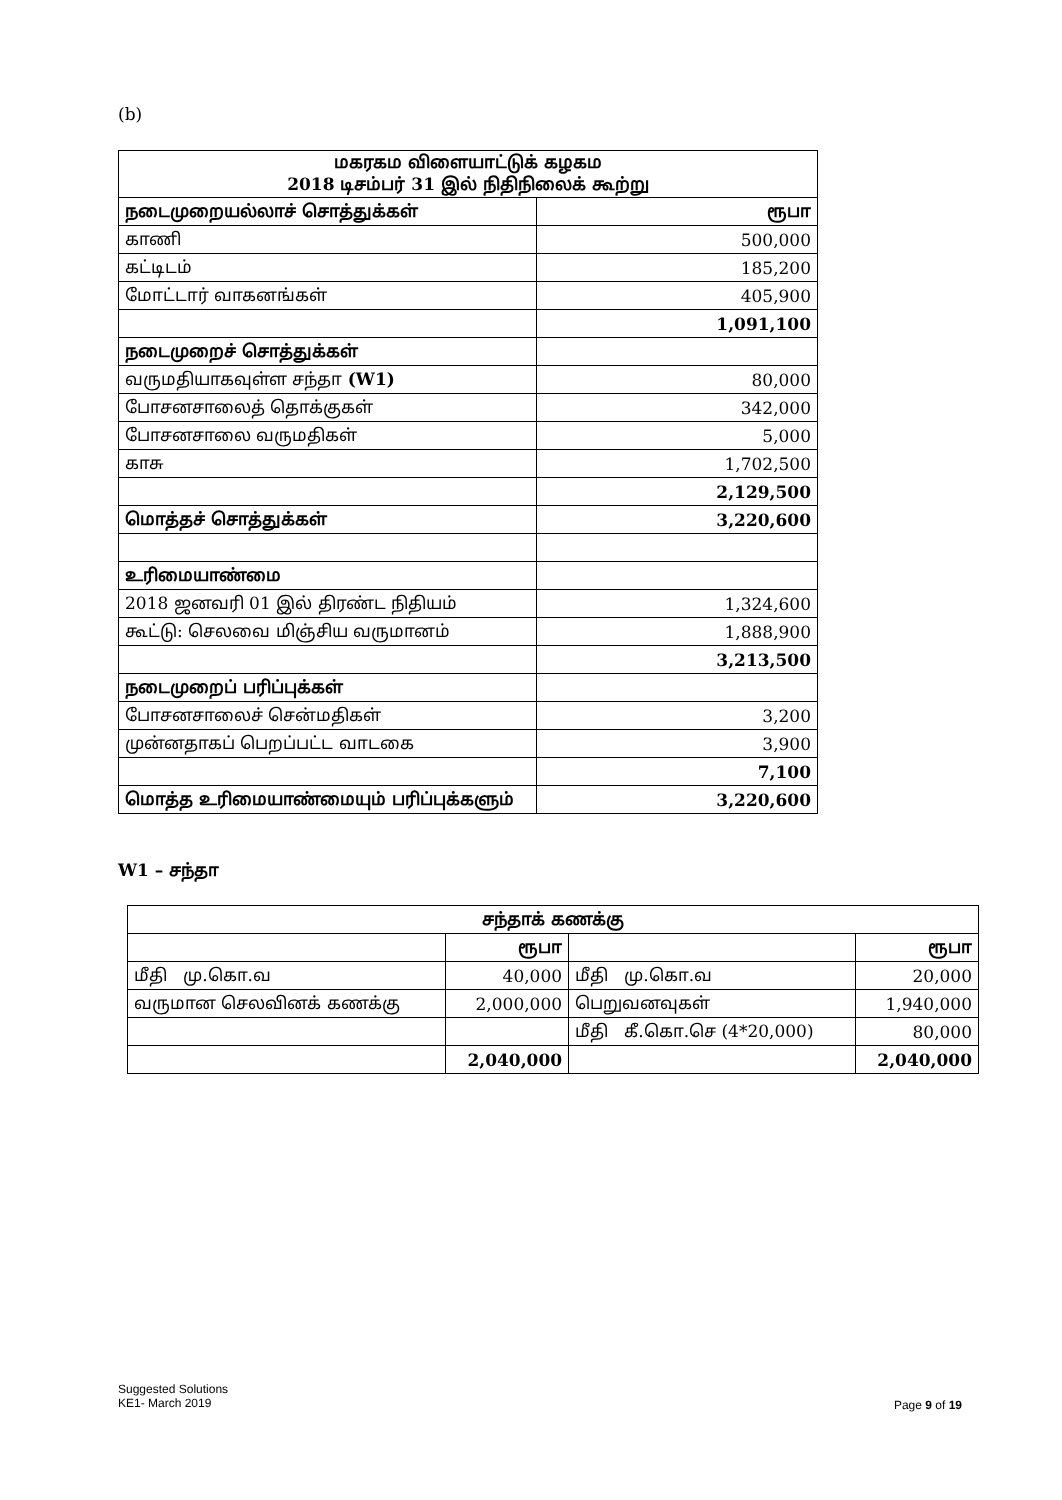(b)
| மகரகம விளையாட்டுக் கழகம 2018 டிசம்பர் 31 இல் நிதிநிலைக் கூற்று | |
| --- | --- |
| நடைமுறையல்லாச் சொத்துக்கள் | ரூபா |
| காணி | 500,000 |
| கட்டிடம் | 185,200 |
| மோட்டார் வாகனங்கள் | 405,900 |
| | 1,091,100 |
| நடைமுறைச் சொத்துக்கள் | |
| வருமதியாகவுள்ள சந்தா (W1) | 80,000 |
| போசனசாலைத் தொக்குகள் | 342,000 |
| போசனசாலை வருமதிகள் | 5,000 |
| காசு | 1,702,500 |
| | 2,129,500 |
| மொத்தச் சொத்துக்கள் | 3,220,600 |
| உரிமையாண்மை | |
| 2018 ஜனவரி 01 இல் திரண்ட நிதியம் | 1,324,600 |
| கூட்டு: செலவை மிஞ்சிய வருமானம் | 1,888,900 |
| | 3,213,500 |
| நடைமுறைப் பரிப்புக்கள் | |
| போசனசாலைச் சென்மதிகள் | 3,200 |
| முன்னதாகப் பெறப்பட்ட வாடகை | 3,900 |
| | 7,100 |
| மொத்த உரிமையாண்மையும் பரிப்புக்களும் | 3,220,600 |
W1 – சந்தா
| சந்தாக் கணக்கு | | | |
| --- | --- | --- | --- |
| | ரூபா | | ரூபா |
| மீதி மு.கொ.வ | 40,000 | மீதி மு.கொ.வ | 20,000 |
| வருமான செலவினக் கணக்கு | 2,000,000 | பெறுவனவுகள் | 1,940,000 |
| | | மீதி கீ.கொ.செ (4*20,000) | 80,000 |
| | 2,040,000 | | 2,040,000 |
Suggested Solutions
KE1- March 2019
Page 9 of 19